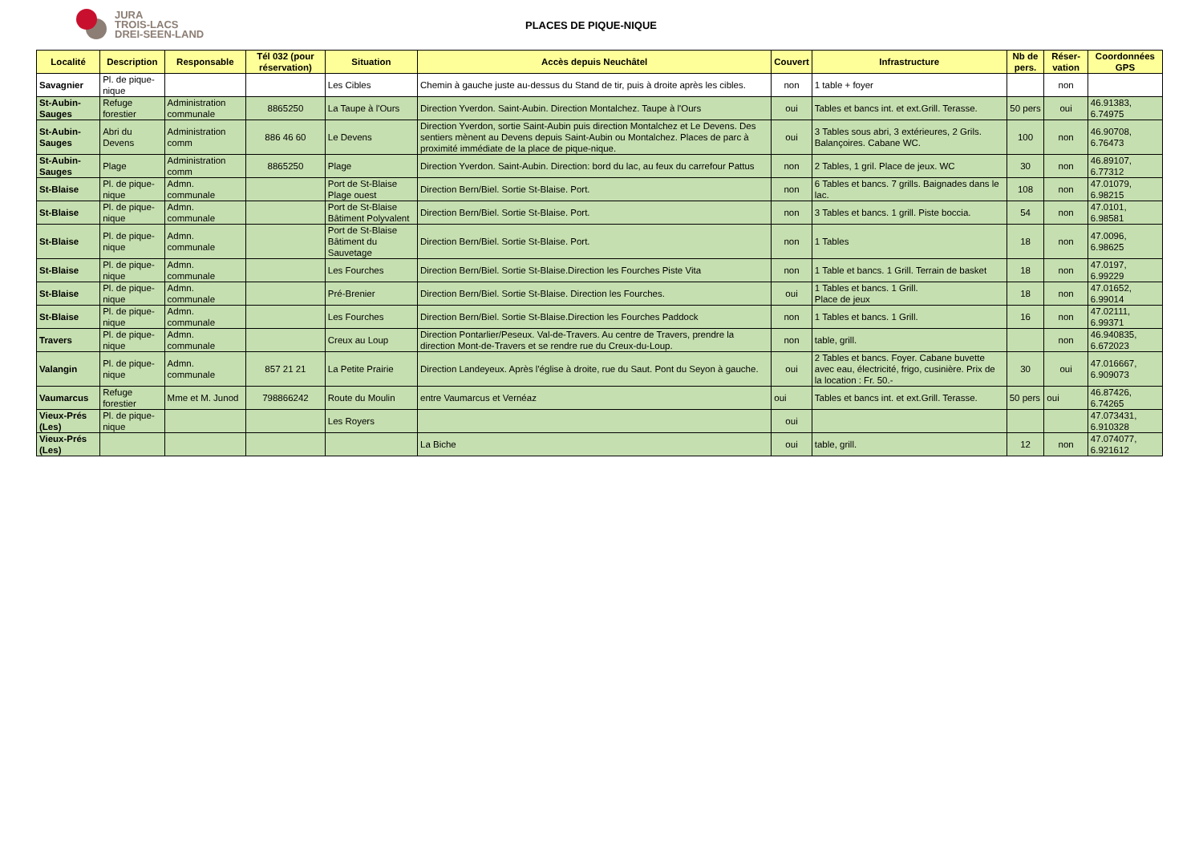JURA
TROIS-LACS
DREI-SEEN-LAND
PLACES DE PIQUE-NIQUE
| Localité | Description | Responsable | Tél 032 (pour réservation) | Situation | Accès depuis Neuchâtel | Couvert | Infrastructure | Nb de pers. | Réser-vation | Coordonnées GPS |
| --- | --- | --- | --- | --- | --- | --- | --- | --- | --- | --- |
| Savagnier | Pl. de pique-nique | | | Les Cibles | Chemin à gauche juste au-dessus du Stand de tir, puis à droite après les cibles. | non | 1 table + foyer | | non | |
| St-Aubin-Sauges | Refuge forestier | Administration communale | 8865250 | La Taupe à l'Ours | Direction Yverdon. Saint-Aubin. Direction Montalchez. Taupe à l'Ours | oui | Tables et bancs int. et ext.Grill. Terasse. | 50 pers | oui | 46.91383, 6.74975 |
| St-Aubin-Sauges | Abri du Devens | Administration comm | 886 46 60 | Le Devens | Direction Yverdon, sortie Saint-Aubin puis direction Montalchez et Le Devens. Des sentiers mènent au Devens depuis Saint-Aubin ou Montalchez. Places de parc à proximité immédiate de la place de pique-nique. | oui | 3 Tables sous abri, 3 extérieures, 2 Grils. Balançoires. Cabane WC. | 100 | non | 46.90708, 6.76473 |
| St-Aubin-Sauges | Plage | Administration comm | 8865250 | Plage | Direction Yverdon. Saint-Aubin. Direction: bord du lac, au feux du carrefour Pattus | non | 2 Tables, 1 gril. Place de jeux. WC | 30 | non | 46.89107, 6.77312 |
| St-Blaise | Pl. de pique-nique | Admn. communale | | Port de St-Blaise Plage ouest | Direction Bern/Biel. Sortie St-Blaise. Port. | non | 6 Tables et bancs. 7 grills. Baignades dans le lac. | 108 | non | 47.01079, 6.98215 |
| St-Blaise | Pl. de pique-nique | Admn. communale | | Port de St-Blaise Bâtiment Polyvalent | Direction Bern/Biel. Sortie St-Blaise. Port. | non | 3 Tables et bancs. 1 grill. Piste boccia. | 54 | non | 47.0101, 6.98581 |
| St-Blaise | Pl. de pique-nique | Admn. communale | | Port de St-Blaise Bâtiment du Sauvetage | Direction Bern/Biel. Sortie St-Blaise. Port. | non | 1 Tables | 18 | non | 47.0096, 6.98625 |
| St-Blaise | Pl. de pique-nique | Admn. communale | | Les Fourches | Direction Bern/Biel. Sortie St-Blaise.Direction les Fourches Piste Vita | non | 1 Table et bancs. 1 Grill. Terrain de basket | 18 | non | 47.0197, 6.99229 |
| St-Blaise | Pl. de pique-nique | Admn. communale | | Pré-Brenier | Direction Bern/Biel. Sortie St-Blaise. Direction les Fourches. | oui | 1 Tables et bancs. 1 Grill. Place de jeux | 18 | non | 47.01652, 6.99014 |
| St-Blaise | Pl. de pique-nique | Admn. communale | | Les Fourches | Direction Bern/Biel. Sortie St-Blaise.Direction les Fourches Paddock | non | 1 Tables et bancs. 1 Grill. | 16 | non | 47.02111, 6.99371 |
| Travers | Pl. de pique-nique | Admn. communale | | Creux au Loup | Direction Pontarlier/Peseux. Val-de-Travers. Au centre de Travers, prendre la direction Mont-de-Travers et se rendre rue du Creux-du-Loup. | non | table, grill. | | non | 46.940835, 6.672023 |
| Valangin | Pl. de pique-nique | Admn. communale | 857 21 21 | La Petite Prairie | Direction Landeyeux. Après l'église à droite, rue du Saut. Pont du Seyon à gauche. | oui | 2 Tables et bancs. Foyer. Cabane buvette avec eau, électricité, frigo, cusinière. Prix de la location : Fr. 50.- | 30 | oui | 47.016667, 6.909073 |
| Vaumarcus | Refuge forestier | Mme et M. Junod | 798866242 | Route du Moulin | entre Vaumarcus et Vernéaz | oui | Tables et bancs int. et ext.Grill. Terasse. | 50 pers | oui | 46.87426, 6.74265 |
| Vieux-Prés (Les) | Pl. de pique-nique | | | Les Royers | | oui | | | | 47.073431, 6.910328 |
| Vieux-Prés (Les) | | | | | La Biche | oui | table, grill. | 12 | non | 47.074077, 6.921612 |